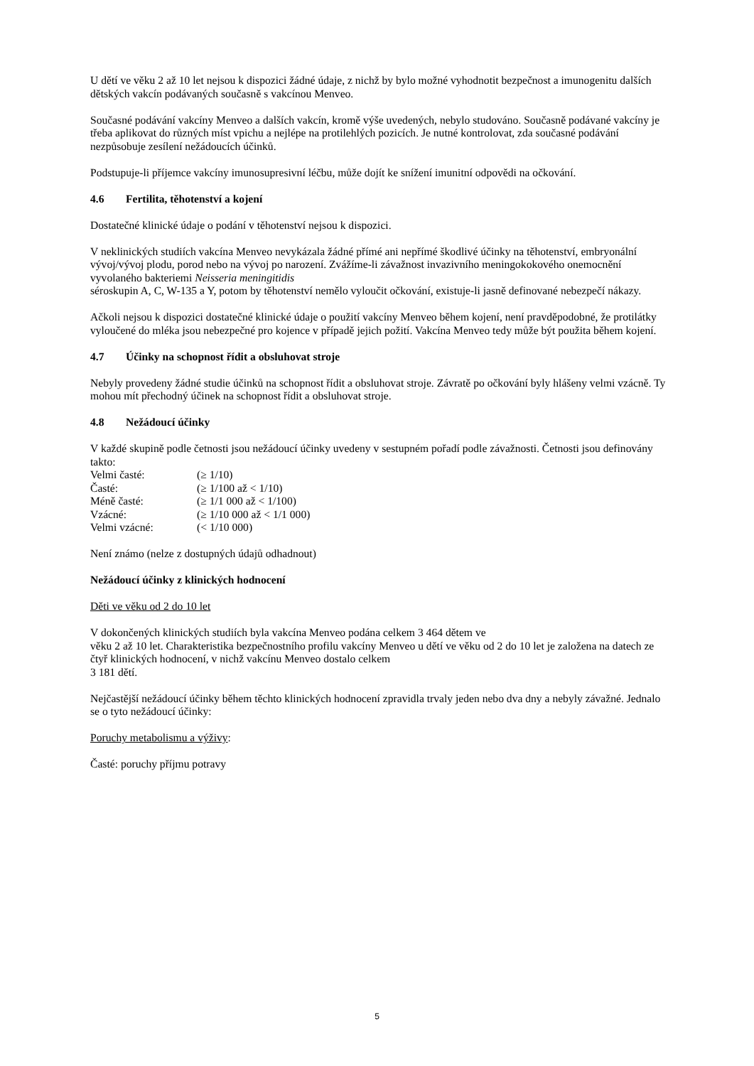U dětí ve věku 2 až 10 let nejsou k dispozici žádné údaje, z nichž by bylo možné vyhodnotit bezpečnost a imunogenitu dalších dětských vakcín podávaných současně s vakcínou Menveo.
Současné podávání vakcíny Menveo a dalších vakcín, kromě výše uvedených, nebylo studováno. Současně podávané vakcíny je třeba aplikovat do různých míst vpichu a nejlépe na protilehlých pozicích. Je nutné kontrolovat, zda současné podávání nezpůsobuje zesílení nežádoucích účinků.
Podstupuje-li příjemce vakcíny imunosupresivní léčbu, může dojít ke snížení imunitní odpovědi na očkování.
4.6 Fertilita, těhotenství a kojení
Dostatečné klinické údaje o podání v těhotenství nejsou k dispozici.
V neklinických studiích vakcína Menveo nevykázala žádné přímé ani nepřímé škodlivé účinky na těhotenství, embryonální vývoj/vývoj plodu, porod nebo na vývoj po narození. Zvážíme-li závažnost invazivního meningokokového onemocnění vyvolaného bakteriemi Neisseria meningitidis
séroskupin A, C, W-135 a Y, potom by těhotenství nemělo vyloučit očkování, existuje-li jasně definované nebezpečí nákazy.
Ačkoli nejsou k dispozici dostatečné klinické údaje o použití vakcíny Menveo během kojení, není pravděpodobné, že protilátky vyloučené do mléka jsou nebezpečné pro kojence v případě jejich požití. Vakcína Menveo tedy může být použita během kojení.
4.7 Účinky na schopnost řídit a obsluhovat stroje
Nebyly provedeny žádné studie účinků na schopnost řídit a obsluhovat stroje. Závratě po očkování byly hlášeny velmi vzácně. Ty mohou mít přechodný účinek na schopnost řídit a obsluhovat stroje.
4.8 Nežádoucí účinky
V každé skupině podle četnosti jsou nežádoucí účinky uvedeny v sestupném pořadí podle závažnosti. Četnosti jsou definovány takto:
| Velmi časté: | (≥ 1/10) |
| Časté: | (≥ 1/100 až < 1/10) |
| Méně časté: | (≥ 1/1 000 až < 1/100) |
| Vzácné: | (≥ 1/10 000 až < 1/1 000) |
| Velmi vzácné: | (< 1/10 000) |
Není známo (nelze z dostupných údajů odhadnout)
Nežádoucí účinky z klinických hodnocení
Děti ve věku od 2 do 10 let
V dokončených klinických studiích byla vakcína Menveo podána celkem 3 464 dětem ve
věku 2 až 10 let. Charakteristika bezpečnostního profilu vakcíny Menveo u dětí ve věku od 2 do 10 let je založena na datech ze čtyř klinických hodnocení, v nichž vakcínu Menveo dostalo celkem
3 181 dětí.
Nejčastější nežádoucí účinky během těchto klinických hodnocení zpravidla trvaly jeden nebo dva dny a nebyly závažné. Jednalo se o tyto nežádoucí účinky:
Poruchy metabolismu a výživy:
Časté: poruchy příjmu potravy
5